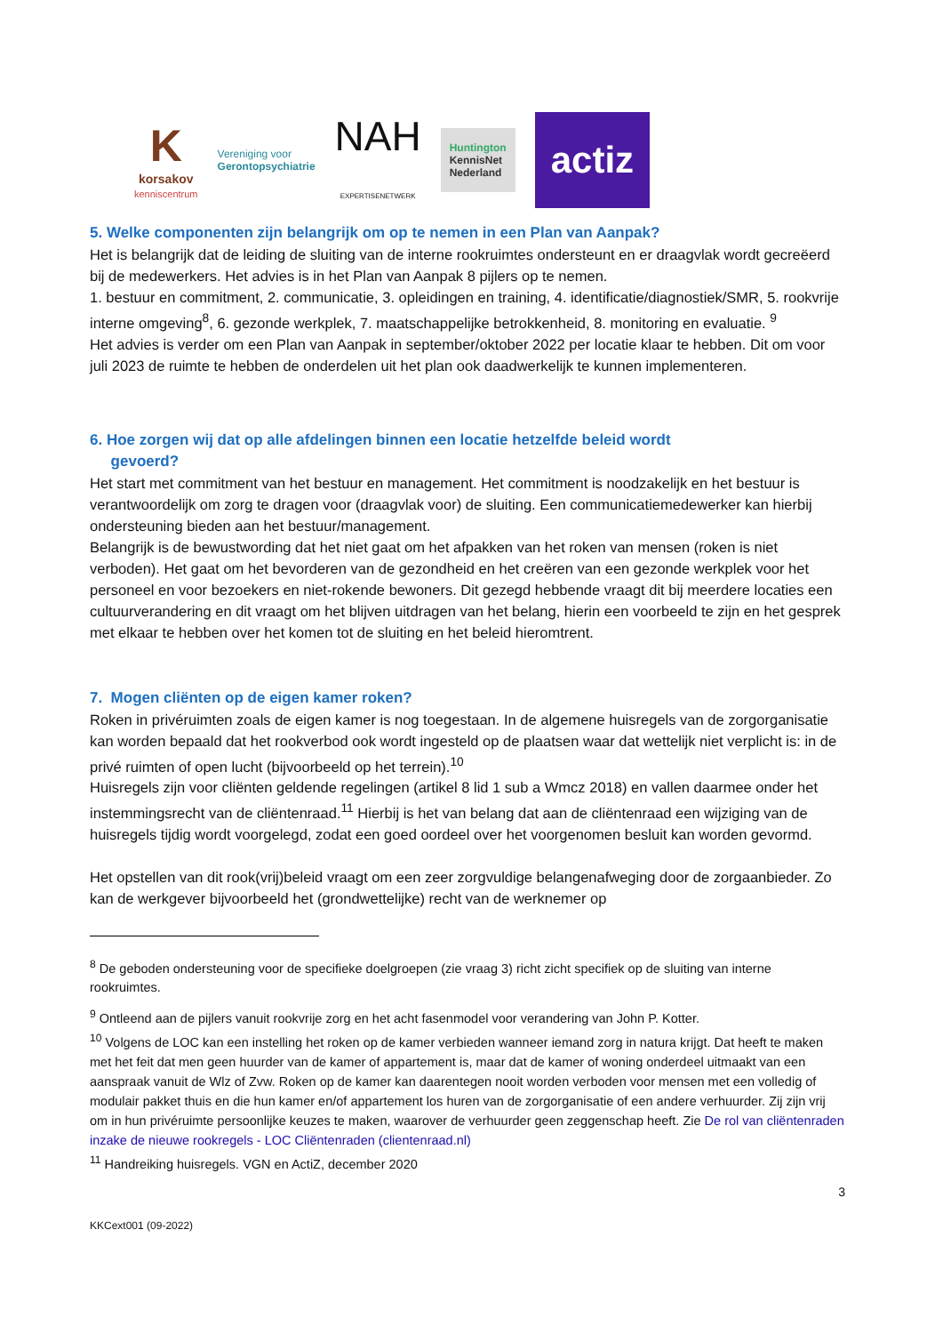K
korsakov
kenniscentrum
Vereniging voor
Gerontopsychiatrie
NAH
EXPERTISENETWERK
Huntington
KennisNet
Nederland
actiz
5. Welke componenten zijn belangrijk om op te nemen in een Plan van Aanpak?
Het is belangrijk dat de leiding de sluiting van de interne rookruimtes ondersteunt en er draagvlak wordt gecreëerd bij de medewerkers. Het advies is in het Plan van Aanpak 8 pijlers op te nemen.
1. bestuur en commitment, 2. communicatie, 3. opleidingen en training, 4. identificatie/diagnostiek/SMR, 5. rookvrije interne omgeving<sup>8</sup>, 6. gezonde werkplek, 7. maatschappelijke betrokkenheid, 8. monitoring en evaluatie. <sup>9</sup>
Het advies is verder om een Plan van Aanpak in september/oktober 2022 per locatie klaar te hebben. Dit om voor juli 2023 de ruimte te hebben de onderdelen uit het plan ook daadwerkelijk te kunnen implementeren.
6. Hoe zorgen wij dat op alle afdelingen binnen een locatie hetzelfde beleid wordt
gevoerd?
Het start met commitment van het bestuur en management. Het commitment is noodzakelijk en het bestuur is verantwoordelijk om zorg te dragen voor (draagvlak voor) de sluiting. Een communicatiemedewerker kan hierbij ondersteuning bieden aan het bestuur/management.
Belangrijk is de bewustwording dat het niet gaat om het afpakken van het roken van mensen (roken is niet verboden). Het gaat om het bevorderen van de gezondheid en het creëren van een gezonde werkplek voor het personeel en voor bezoekers en niet-rokende bewoners. Dit gezegd hebbende vraagt dit bij meerdere locaties een cultuurverandering en dit vraagt om het blijven uitdragen van het belang, hierin een voorbeeld te zijn en het gesprek met elkaar te hebben over het komen tot de sluiting en het beleid hieromtrent.
7. Mogen cliënten op de eigen kamer roken?
Roken in privéruimten zoals de eigen kamer is nog toegestaan. In de algemene huisregels van de zorgorganisatie kan worden bepaald dat het rookverbod ook wordt ingesteld op de plaatsen waar dat wettelijk niet verplicht is: in de privé ruimten of open lucht (bijvoorbeeld op het terrein).<sup>10</sup>
Huisregels zijn voor cliënten geldende regelingen (artikel 8 lid 1 sub a Wmcz 2018) en vallen daarmee onder het instemmingsrecht van de cliëntenraad.<sup>11</sup> Hierbij is het van belang dat aan de cliëntenraad een wijziging van de huisregels tijdig wordt voorgelegd, zodat een goed oordeel over het voorgenomen besluit kan worden gevormd.
Het opstellen van dit rook(vrij)beleid vraagt om een zeer zorgvuldige belangenafweging door de zorgaanbieder. Zo kan de werkgever bijvoorbeeld het (grondwettelijke) recht van de werknemer op
<sup>8</sup> De geboden ondersteuning voor de specifieke doelgroepen (zie vraag 3) richt zicht specifiek op de sluiting van interne rookruimtes.
<sup>9</sup> Ontleend aan de pijlers vanuit rookvrije zorg en het acht fasenmodel voor verandering van John P. Kotter.
<sup>10</sup> Volgens de LOC kan een instelling het roken op de kamer verbieden wanneer iemand zorg in natura krijgt. Dat heeft te maken met het feit dat men geen huurder van de kamer of appartement is, maar dat de kamer of woning onderdeel uitmaakt van een aanspraak vanuit de Wlz of Zvw. Roken op de kamer kan daarentegen nooit worden verboden voor mensen met een volledig of modulair pakket thuis en die hun kamer en/of appartement los huren van de zorgorganisatie of een andere verhuurder. Zij zijn vrij om in hun privéruimte persoonlijke keuzes te maken, waarover de verhuurder geen zeggenschap heeft. Zie De rol van cliëntenraden inzake de nieuwe rookregels - LOC Cliëntenraden (clientenraad.nl)
<sup>11</sup> Handreiking huisregels. VGN en ActiZ, december 2020
3
KKCext001 (09-2022)